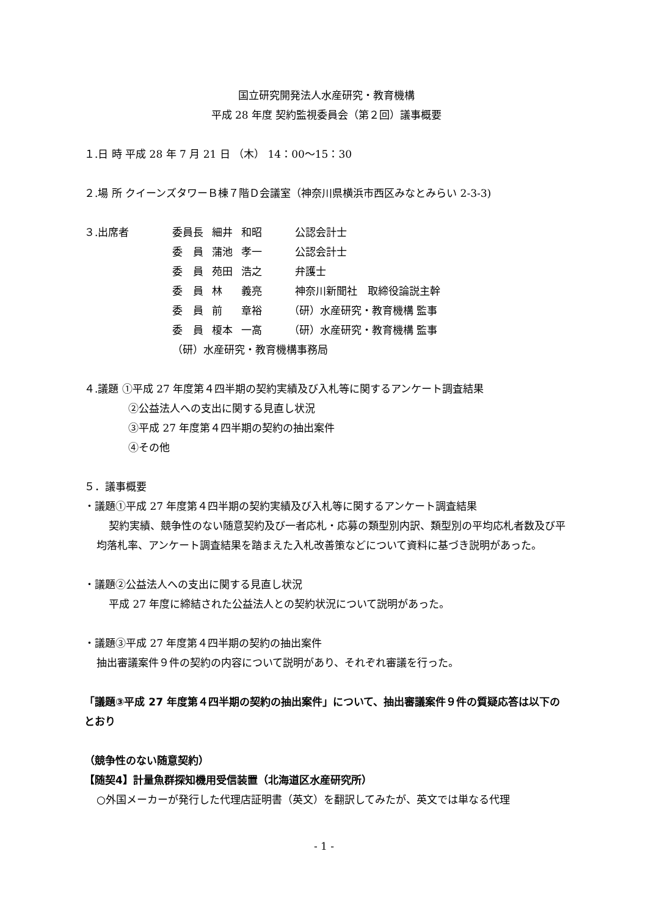国立研究開発法人水産研究・教育機構
平成 28 年度 契約監視委員会（第２回）議事概要
１.日 時 平成 28 年 7 月 21 日 （木） 14：00～15：30
２.場 所 クイーンズタワーＢ棟７階Ｄ会議室（神奈川県横浜市西区みなとみらい 2-3-3)
| ３.出席者 | 委員長 | 細井 | 和昭 | 公認会計士 |
| | 委 員 | 蒲池 | 孝一 | 公認会計士 |
| | 委 員 | 苑田 | 浩之 | 弁護士 |
| | 委 員 | 林 | 義亮 | 神奈川新聞社 取締役論説主幹 |
| | 委 員 | 前 | 章裕 | （研）水産研究・教育機構 監事 |
| | 委 員 | 榎本 | 一高 | （研）水産研究・教育機構 監事 |
| | （研）水産研究・教育機構事務局 | | | |
４.議題 ①平成 27 年度第４四半期の契約実績及び入札等に関するアンケート調査結果
②公益法人への支出に関する見直し状況
③平成 27 年度第４四半期の契約の抽出案件
④その他
５．議事概要
・議題①平成 27 年度第４四半期の契約実績及び入札等に関するアンケート調査結果
契約実績、競争性のない随意契約及び一者応札・応募の類型別内訳、類型別の平均応札者数及び平均落札率、アンケート調査結果を踏まえた入札改善策などについて資料に基づき説明があった。
・議題②公益法人への支出に関する見直し状況
平成 27 年度に締結された公益法人との契約状況について説明があった。
・議題③平成 27 年度第４四半期の契約の抽出案件
抽出審議案件９件の契約の内容について説明があり、それぞれ審議を行った。
「議題③平成 27 年度第４四半期の契約の抽出案件」について、抽出審議案件９件の質疑応答は以下のとおり
（競争性のない随意契約）
【随契4】計量魚群探知機用受信装置（北海道区水産研究所）
○外国メーカーが発行した代理店証明書（英文）を翻訳してみたが、英文では単なる代理
- 1 -